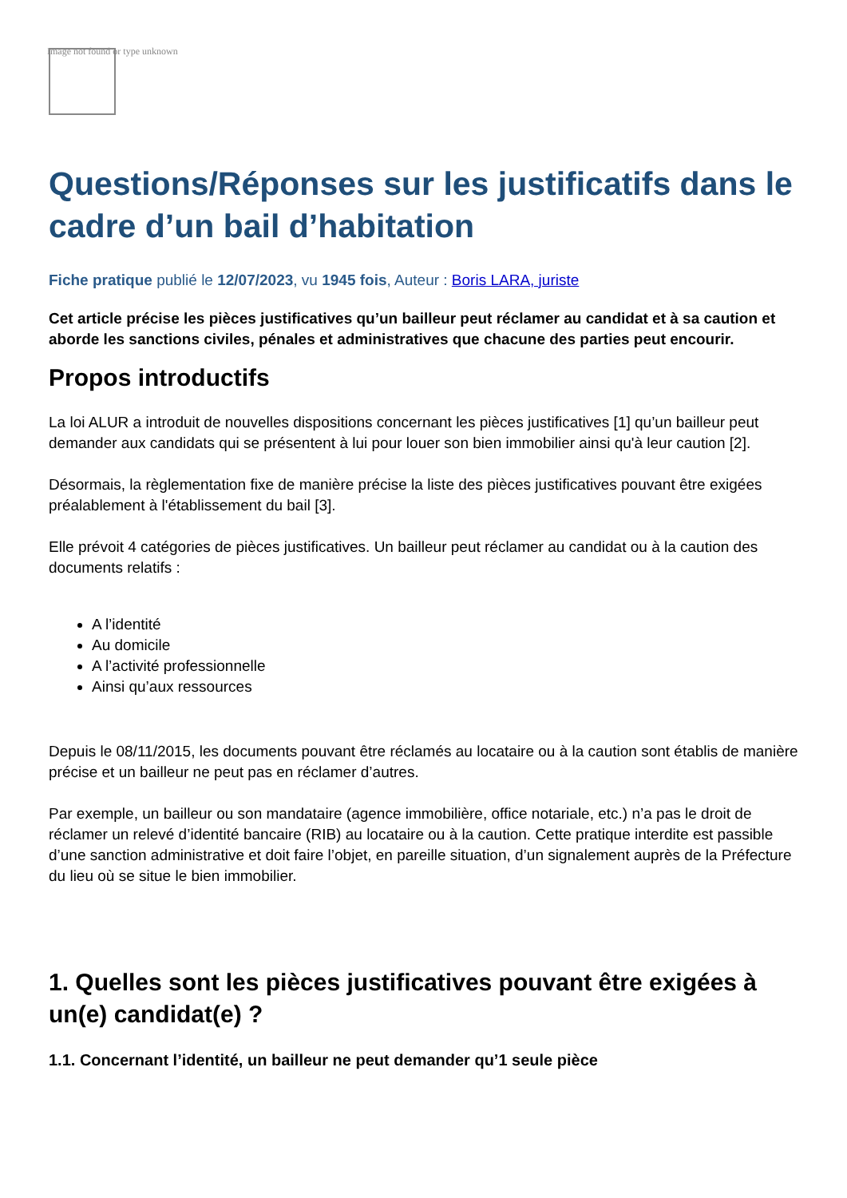Image not found or type unknown
Questions/Réponses sur les justificatifs dans le cadre d’un bail d’habitation
Fiche pratique publié le 12/07/2023, vu 1945 fois, Auteur : Boris LARA, juriste
Cet article précise les pièces justificatives qu’un bailleur peut réclamer au candidat et à sa caution et aborde les sanctions civiles, pénales et administratives que chacune des parties peut encourir.
Propos introductifs
La loi ALUR a introduit de nouvelles dispositions concernant les pièces justificatives [1] qu’un bailleur peut demander aux candidats qui se présentent à lui pour louer son bien immobilier ainsi qu'à leur caution [2].
Désormais, la règlementation fixe de manière précise la liste des pièces justificatives pouvant être exigées préalablement à l'établissement du bail [3].
Elle prévoit 4 catégories de pièces justificatives. Un bailleur peut réclamer au candidat ou à la caution des documents relatifs :
A l’identité
Au domicile
A l’activité professionnelle
Ainsi qu’aux ressources
Depuis le 08/11/2015, les documents pouvant être réclamés au locataire ou à la caution sont établis de manière précise et un bailleur ne peut pas en réclamer d’autres.
Par exemple, un bailleur ou son mandataire (agence immobilière, office notariale, etc.) n’a pas le droit de réclamer un relevé d’identité bancaire (RIB) au locataire ou à la caution. Cette pratique interdite est passible d’une sanction administrative et doit faire l’objet, en pareille situation, d’un signalement auprès de la Préfecture du lieu où se situe le bien immobilier.
1. Quelles sont les pièces justificatives pouvant être exigées à un(e) candidat(e) ?
1.1. Concernant l’identité, un bailleur ne peut demander qu’1 seule pièce